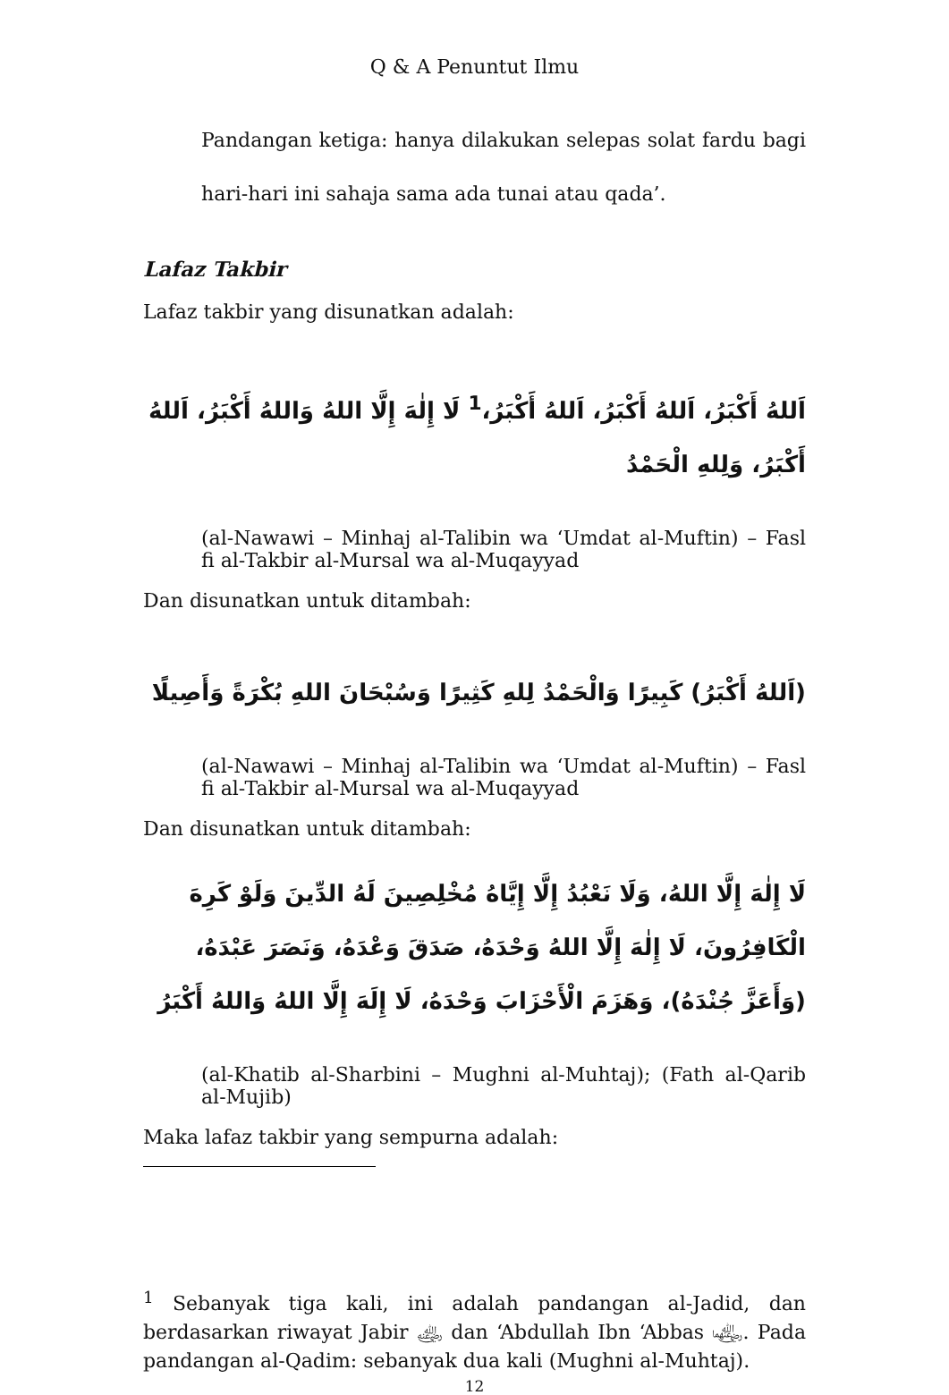Q & A Penuntut Ilmu
Pandangan ketiga: hanya dilakukan selepas solat fardu bagi hari-hari ini sahaja sama ada tunai atau qada’.
Lafaz Takbir
Lafaz takbir yang disunatkan adalah:
اَللهُ أَكْبَرُ، اَللهُ أَكْبَرُ، اَللهُ أَكْبَرُ،<sup>1</sup> لَا إِلٰهَ إِلَّا اللهُ وَاللهُ أَكْبَرُ، اَللهُ أَكْبَرُ، وَلِلهِ الْحَمْدُ
(al-Nawawi – Minhaj al-Talibin wa ‘Umdat al-Muftin) – Fasl fi al-Takbir al-Mursal wa al-Muqayyad
Dan disunatkan untuk ditambah:
(اَللهُ أَكْبَرُ) كَبِيرًا وَالْحَمْدُ لِلهِ كَثِيرًا وَسُبْحَانَ اللهِ بُكْرَةً وَأَصِيلًا
(al-Nawawi – Minhaj al-Talibin wa ‘Umdat al-Muftin) – Fasl fi al-Takbir al-Mursal wa al-Muqayyad
Dan disunatkan untuk ditambah:
لَا إِلٰهَ إِلَّا اللهُ، وَلَا نَعْبُدُ إِلَّا إِيَّاهُ مُخْلِصِينَ لَهُ الدِّينَ وَلَوْ كَرِهَ الْكَافِرُونَ، لَا إِلٰهَ إِلَّا اللهُ وَحْدَهُ، صَدَقَ وَعْدَهُ، وَنَصَرَ عَبْدَهُ،(وَأَعَزَّ جُنْدَهُ)، وَهَزَمَ الْأَحْزَابَ وَحْدَهُ، لَا إِلَهَ إِلَّا اللهُ وَاللهُ أَكْبَرُ
(al-Khatib al-Sharbini – Mughni al-Muhtaj); (Fath al-Qarib al-Mujib)
Maka lafaz takbir yang sempurna adalah:
<sup>1</sup> Sebanyak tiga kali, ini adalah pandangan al-Jadid, dan berdasarkan riwayat Jabir ﵁ dan ‘Abdullah Ibn ‘Abbas ﵄. Pada pandangan al-Qadim: sebanyak dua kali (Mughni al-Muhtaj).
12